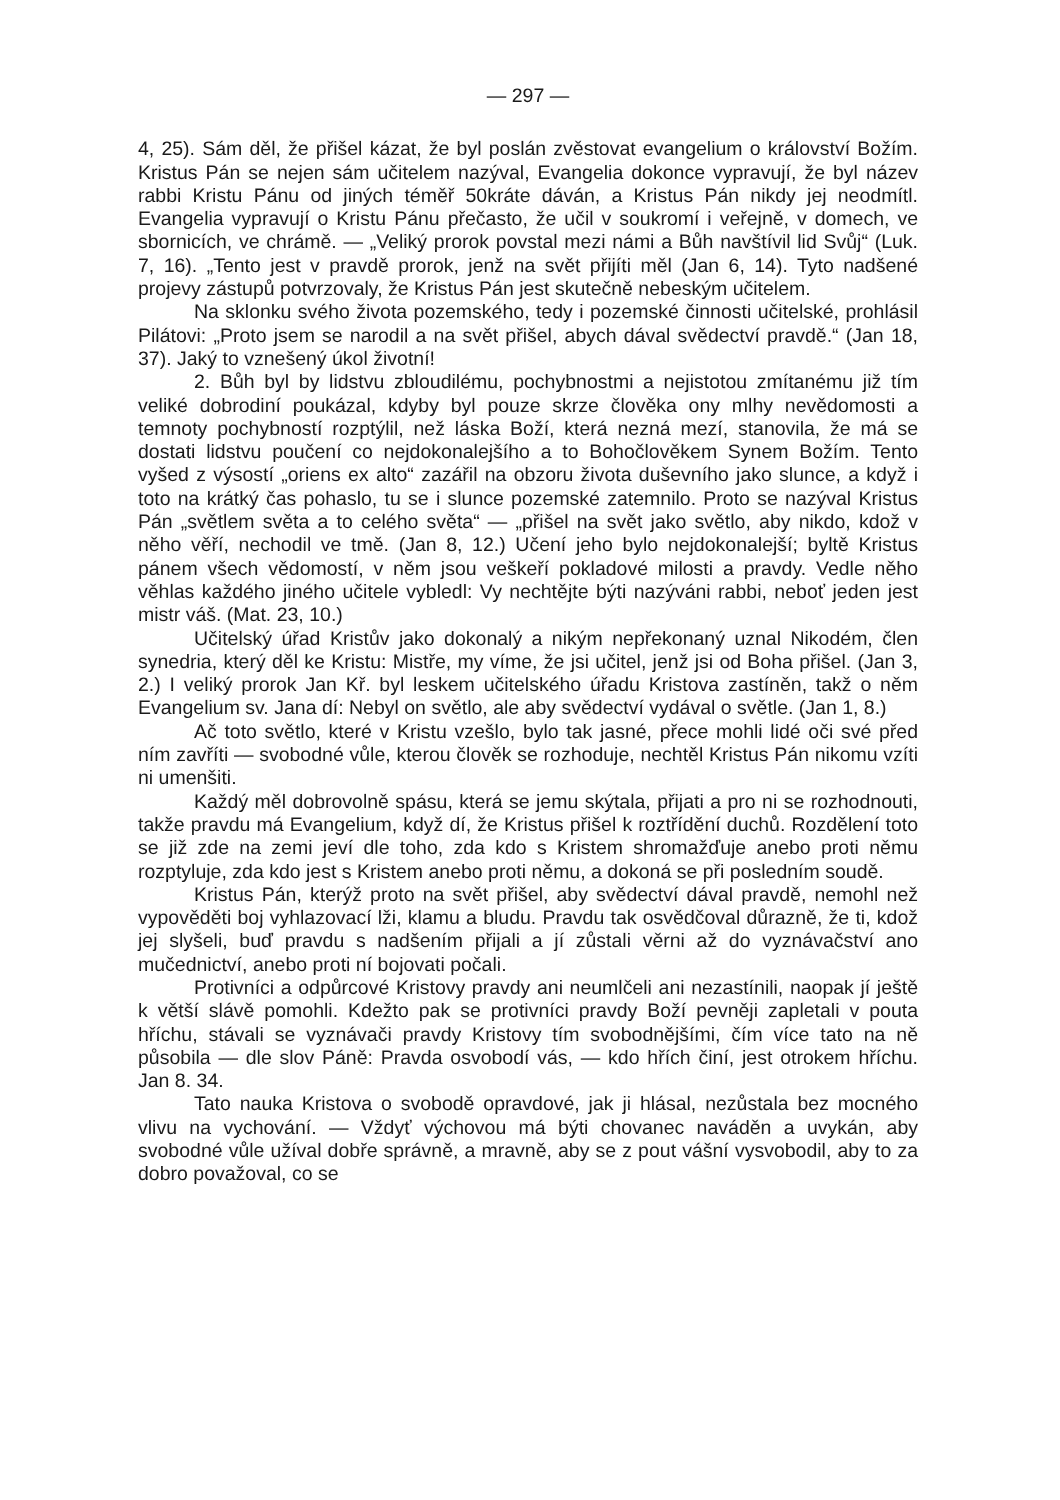— 297 —
4, 25). Sám děl, že přišel kázat, že byl poslán zvěstovat evangelium o království Božím. Kristus Pán se nejen sám učitelem nazýval, Evangelia dokonce vypravují, že byl název rabbi Kristu Pánu od jiných téměř 50kráte dáván, a Kristus Pán nikdy jej neodmítl. Evangelia vypravují o Kristu Pánu přečasto, že učil v soukromí i veřejně, v domech, ve sbornicích, ve chrámě. — „Veliký prorok povstal mezi námi a Bůh navštívil lid Svůj“ (Luk. 7, 16). „Tento jest v pravdě prorok, jenž na svět přijíti měl (Jan 6, 14). Tyto nadšené projevy zástupů potvrzovaly, že Kristus Pán jest skutečně nebeským učitelem.
Na sklonku svého života pozemského, tedy i pozemské činnosti učitelské, prohlásil Pilátovi: „Proto jsem se narodil a na svět přišel, abych dával svědectví pravdě.“ (Jan 18, 37). Jaký to vznešený úkol životní!
2. Bůh byl by lidstvu zbloudilému, pochybnostmi a nejistotou zmítanému již tím veliké dobrodiní poukázal, kdyby byl pouze skrze člověka ony mlhy nevědomosti a temnoty pochybností rozptýlil, než láska Boží, která nezná mezí, stanovila, že má se dostati lidstvu poučení co nejdokonalejšího a to Bohočlověkem Synem Božím. Tento vyšed z výsostí „oriens ex alto“ zazářil na obzoru života duševního jako slunce, a když i toto na krátký čas pohaslo, tu se i slunce pozemské zatemnilo. Proto se nazýval Kristus Pán „světlem světa a to celého světa“ — „přišel na svět jako světlo, aby nikdo, kdož v něho věří, nechodil ve tmě. (Jan 8, 12.) Učení jeho bylo nejdokonalejší; byltě Kristus pánem všech vědomostí, v něm jsou veškeří pokladové milosti a pravdy. Vedle něho věhlas každého jiného učitele vybledl: Vy nechtějte býti nazýváni rabbi, neboť jeden jest mistr váš. (Mat. 23, 10.)
Učitelský úřad Kristův jako dokonalý a nikým nepřekonaný uznal Nikodém, člen synedria, který děl ke Kristu: Mistře, my víme, že jsi učitel, jenž jsi od Boha přišel. (Jan 3, 2.) I veliký prorok Jan Kř. byl leskem učitelského úřadu Kristova zastíněn, takž o něm Evangelium sv. Jana dí: Nebyl on světlo, ale aby svědectví vydával o světle. (Jan 1, 8.)
Ač toto světlo, které v Kristu vzešlo, bylo tak jasné, přece mohli lidé oči své před ním zavříti — svobodné vůle, kterou člověk se rozhoduje, nechtěl Kristus Pán nikomu vzíti ni umenšiti.
Každý měl dobrovolně spásu, která se jemu skýtala, přijati a pro ni se rozhodnouti, takže pravdu má Evangelium, když dí, že Kristus přišel k roztřídění duchů. Rozdělení toto se již zde na zemi jeví dle toho, zda kdo s Kristem shromažďuje anebo proti němu rozptyluje, zda kdo jest s Kristem anebo proti němu, a dokoná se při posledním soudě.
Kristus Pán, kterýž proto na svět přišel, aby svědectví dával pravdě, nemohl než vypověděti boj vyhlazovací lži, klamu a bludu. Pravdu tak osvědčoval důrazně, že ti, kdož jej slyšeli, buď pravdu s nadšením přijali a jí zůstali věrni až do vyznávačství ano mučednictví, anebo proti ní bojovati počali.
Protivníci a odpůrcové Kristovy pravdy ani neumlčeli ani nezastínili, naopak jí ještě k větší slávě pomohli. Kdežto pak se protivníci pravdy Boží pevněji zapletali v pouta hříchu, stávali se vyznávači pravdy Kristovy tím svobodnějšími, čím více tato na ně působila — dle slov Páně: Pravda osvobodí vás, — kdo hřích činí, jest otrokem hříchu. Jan 8. 34.
Tato nauka Kristova o svobodě opravdové, jak ji hlásal, nezůstala bez mocného vlivu na vychování. — Vždyť výchovou má býti chovanec naváděn a uvykán, aby svobodné vůle užíval dobře správně, a mravně, aby se z pout vášní vysvobodil, aby to za dobro považoval, co se